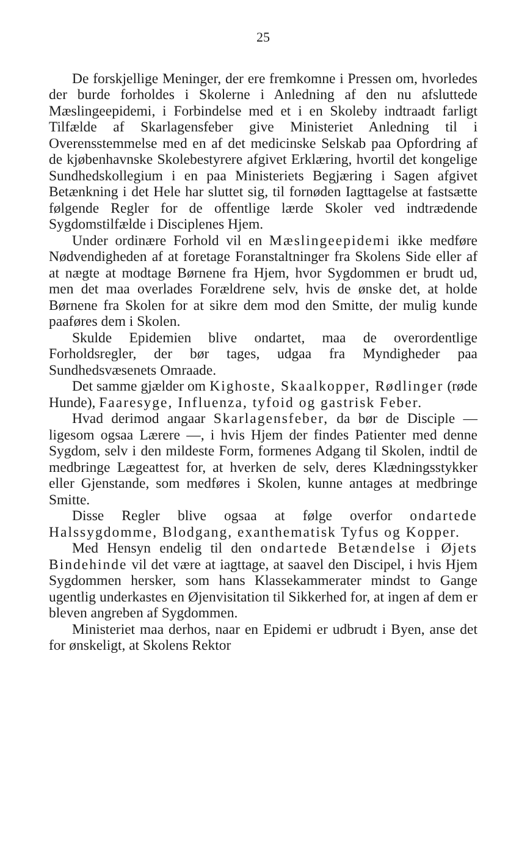25
De forskjellige Meninger, der ere fremkomne i Pressen om, hvorledes der burde forholdes i Skolerne i Anledning af den nu afsluttede Mæslingeepidemi, i Forbindelse med et i en Skoleby indtraadt farligt Tilfælde af Skarlagensfeber give Ministeriet Anledning til i Overensstemmelse med en af det medicinske Selskab paa Opfordring af de kjøbenhavnske Skolebestyrere afgivet Erklæring, hvortil det kongelige Sundhedskollegium i en paa Ministeriets Begjæring i Sagen afgivet Betænkning i det Hele har sluttet sig, til fornøden Iagttagelse at fastsætte følgende Regler for de offentlige lærde Skoler ved indtrædende Sygdomstilfælde i Disciplenes Hjem.
Under ordinære Forhold vil en Mæslingeepidemi ikke medføre Nødvendigheden af at foretage Foranstaltninger fra Skolens Side eller af at nægte at modtage Børnene fra Hjem, hvor Sygdommen er brudt ud, men det maa overlades Forældrene selv, hvis de ønske det, at holde Børnene fra Skolen for at sikre dem mod den Smitte, der mulig kunde paaføres dem i Skolen.
Skulde Epidemien blive ondartet, maa de overordentlige Forholdsregler, der bør tages, udgaa fra Myndigheder paa Sundhedsvæsenets Omraade.
Det samme gjælder om Kighoste, Skaalkopper, Rødlinger (røde Hunde), Faaresyge, Influenza, tyfoid og gastrisk Feber.
Hvad derimod angaar Skarlagensfeber, da bør de Disciple — ligesom ogsaa Lærere —, i hvis Hjem der findes Patienter med denne Sygdom, selv i den mildeste Form, formenes Adgang til Skolen, indtil de medbringe Lægeattest for, at hverken de selv, deres Klædningsstykker eller Gjenstande, som medføres i Skolen, kunne antages at medbringe Smitte.
Disse Regler blive ogsaa at følge overfor ondartede Halssygdomme, Blodgang, exanthematisk Tyfus og Kopper.
Med Hensyn endelig til den ondartede Betændelse i Øjets Bindehinde vil det være at iagttage, at saavel den Discipel, i hvis Hjem Sygdommen hersker, som hans Klassekammerater mindst to Gange ugentlig underkastes en Øjenvisitation til Sikkerhed for, at ingen af dem er bleven angreben af Sygdommen.
Ministeriet maa derhos, naar en Epidemi er udbrudt i Byen, anse det for ønskeligt, at Skolens Rektor